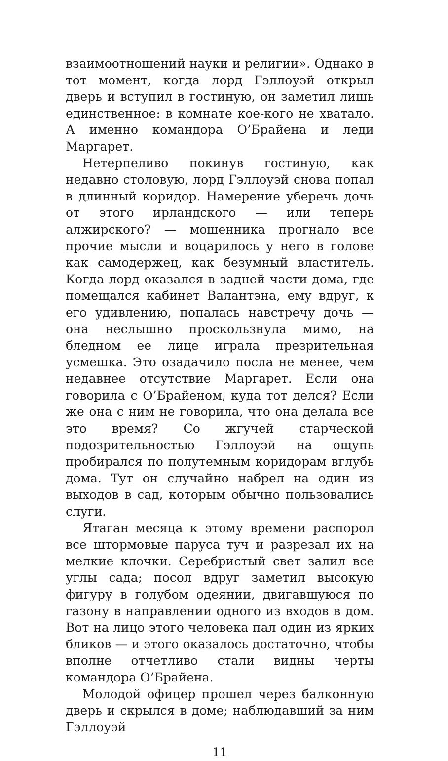взаимоотношений науки и религии». Однако в тот момент, когда лорд Гэллоуэй открыл дверь и вступил в гостиную, он заметил лишь единственное: в комнате кое-кого не хватало. А именно командора О’Брайена и леди Маргарет.
Нетерпеливо покинув гостиную, как недавно столовую, лорд Гэллоуэй снова попал в длинный коридор. Намерение уберечь дочь от этого ирландского — или теперь алжирского? — мошенника прогнало все прочие мысли и воцарилось у него в голове как самодержец, как безумный властитель. Когда лорд оказался в задней части дома, где помещался кабинет Валантэна, ему вдруг, к его удивлению, попалась навстречу дочь — она неслышно проскользнула мимо, на бледном ее лице играла презрительная усмешка. Это озадачило посла не менее, чем недавнее отсутствие Маргарет. Если она говорила с О’Брайеном, куда тот делся? Если же она с ним не говорила, что она делала все это время? Со жгучей старческой подозрительностью Гэллоуэй на ощупь пробирался по полутемным коридорам вглубь дома. Тут он случайно набрел на один из выходов в сад, которым обычно пользовались слуги.
Ятаган месяца к этому времени распорол все штормовые паруса туч и разрезал их на мелкие клочки. Серебристый свет залил все углы сада; посол вдруг заметил высокую фигуру в голубом одеянии, двигавшуюся по газону в направлении одного из входов в дом. Вот на лицо этого человека пал один из ярких бликов — и этого оказалось достаточно, чтобы вполне отчетливо стали видны черты командора О’Брайена.
Молодой офицер прошел через балконную дверь и скрылся в доме; наблюдавший за ним Гэллоуэй
11